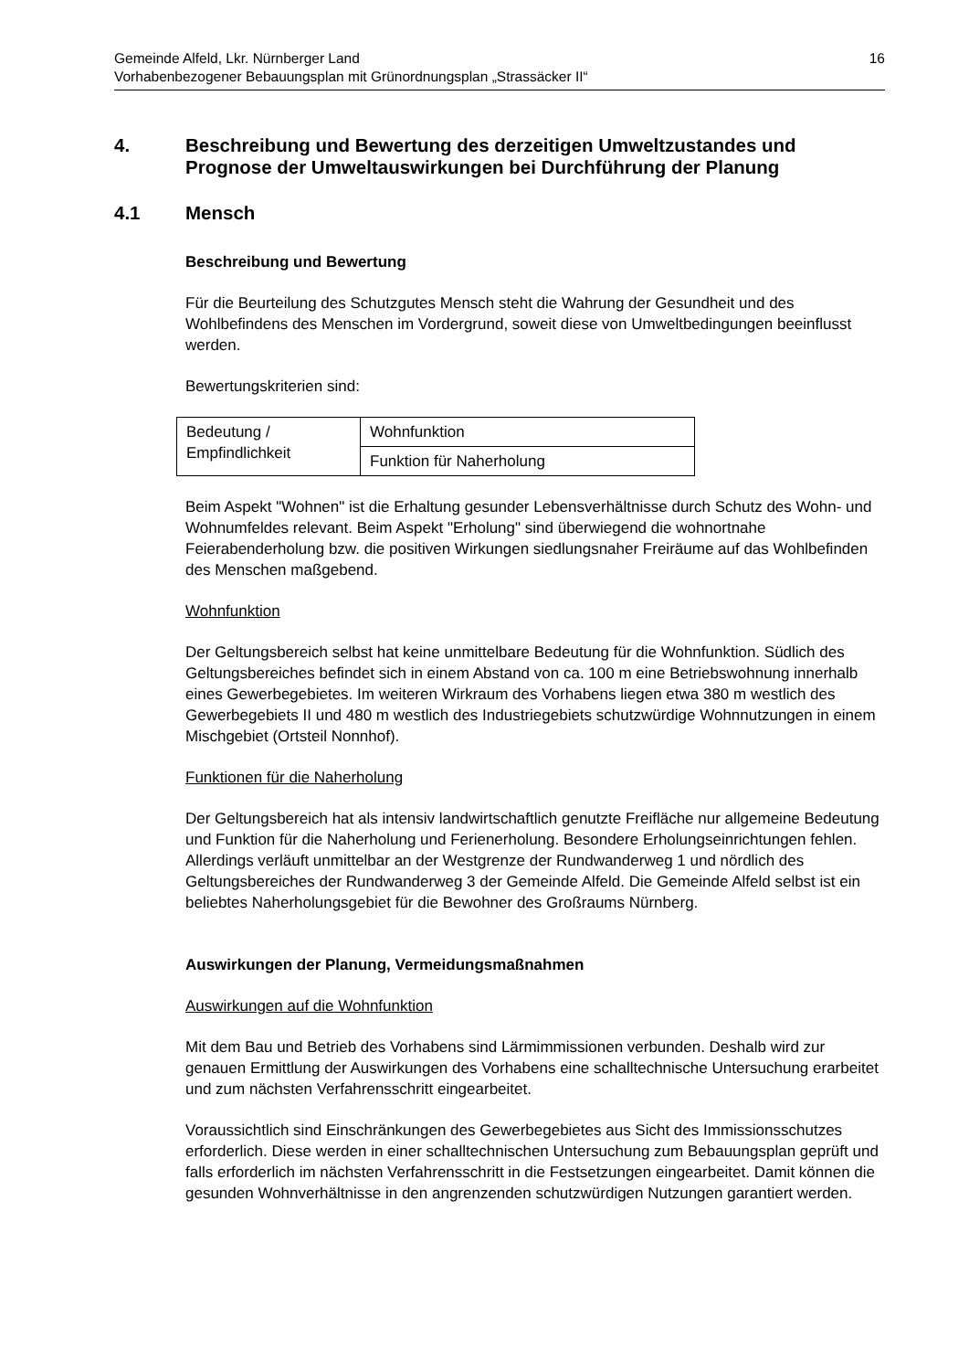Gemeinde Alfeld, Lkr. Nürnberger Land
Vorhabenbezogener Bebauungsplan mit Grünordnungsplan „Strassäcker II“
16
4. Beschreibung und Bewertung des derzeitigen Umweltzustandes und Prognose der Umweltauswirkungen bei Durchführung der Planung
4.1 Mensch
Beschreibung und Bewertung
Für die Beurteilung des Schutzgutes Mensch steht die Wahrung der Gesundheit und des Wohlbefindens des Menschen im Vordergrund, soweit diese von Umweltbedingungen beeinflusst werden.
Bewertungskriterien sind:
| Bedeutung / Empfindlichkeit | Wohnfunktion |
| | Funktion für Naherholung |
Beim Aspekt "Wohnen" ist die Erhaltung gesunder Lebensverhältnisse durch Schutz des Wohn- und Wohnumfeldes relevant. Beim Aspekt "Erholung" sind überwiegend die wohnortnahe Feierabenderholung bzw. die positiven Wirkungen siedlungsnaher Freiräume auf das Wohlbefinden des Menschen maßgebend.
Wohnfunktion
Der Geltungsbereich selbst hat keine unmittelbare Bedeutung für die Wohnfunktion. Südlich des Geltungsbereiches befindet sich in einem Abstand von ca. 100 m eine Betriebswohnung innerhalb eines Gewerbegebietes. Im weiteren Wirkraum des Vorhabens liegen etwa 380 m westlich des Gewerbegebiets II und 480 m westlich des Industriegebiets schutzwürdige Wohnnutzungen in einem Mischgebiet (Ortsteil Nonnhof).
Funktionen für die Naherholung
Der Geltungsbereich hat als intensiv landwirtschaftlich genutzte Freifläche nur allgemeine Bedeutung und Funktion für die Naherholung und Ferienerholung. Besondere Erholungseinrichtungen fehlen. Allerdings verläuft unmittelbar an der Westgrenze der Rundwanderweg 1 und nördlich des Geltungsbereiches der Rundwanderweg 3 der Gemeinde Alfeld. Die Gemeinde Alfeld selbst ist ein beliebtes Naherholungsgebiet für die Bewohner des Großraums Nürnberg.
Auswirkungen der Planung, Vermeidungsmaßnahmen
Auswirkungen auf die Wohnfunktion
Mit dem Bau und Betrieb des Vorhabens sind Lärmimmissionen verbunden. Deshalb wird zur genauen Ermittlung der Auswirkungen des Vorhabens eine schalltechnische Untersuchung erarbeitet und zum nächsten Verfahrensschritt eingearbeitet.
Voraussichtlich sind Einschränkungen des Gewerbegebietes aus Sicht des Immissionsschutzes erforderlich. Diese werden in einer schalltechnischen Untersuchung zum Bebauungsplan geprüft und falls erforderlich im nächsten Verfahrensschritt in die Festsetzungen eingearbeitet. Damit können die gesunden Wohnverhältnisse in den angrenzenden schutzwürdigen Nutzungen garantiert werden.